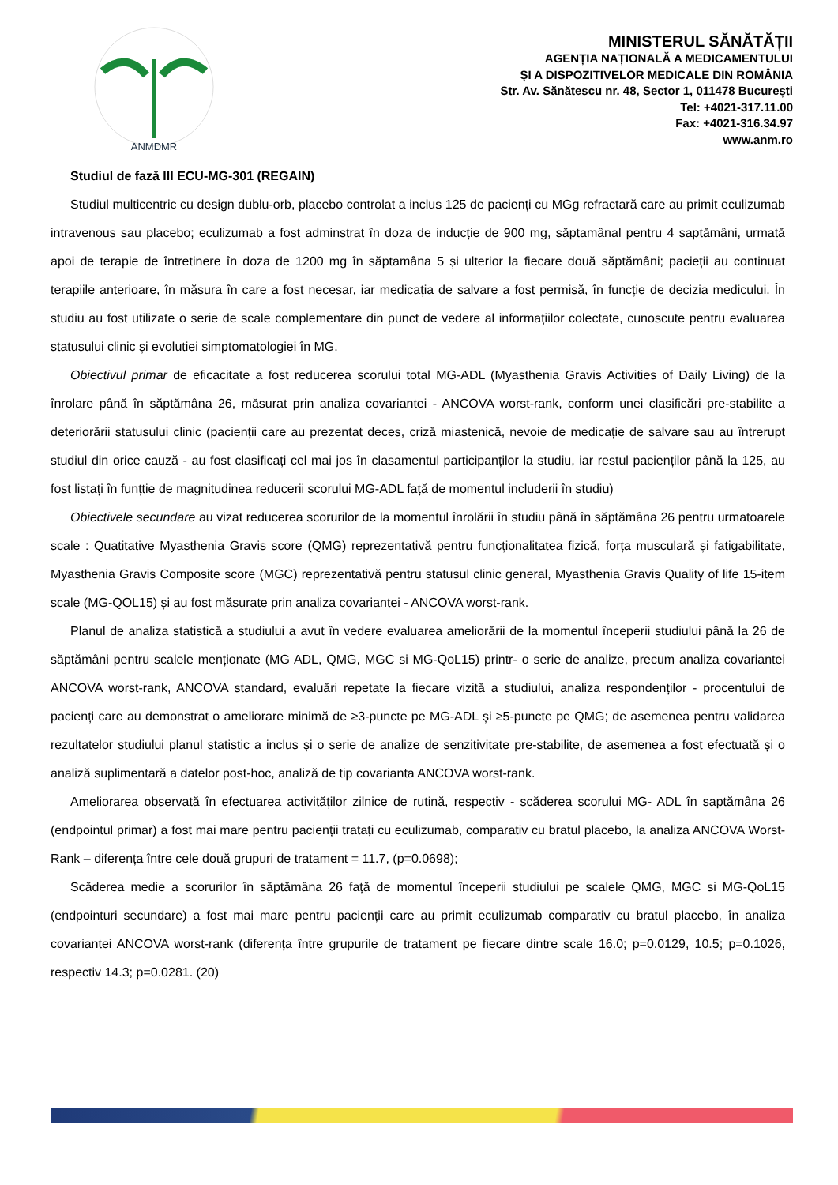ANMDMR
MINISTERUL SĂNĂTĂȚII
AGENȚIA NAȚIONALĂ A MEDICAMENTULUI
ȘI A DISPOZITIVELOR MEDICALE DIN ROMÂNIA
Str. Av. Sănătescu nr. 48, Sector 1, 011478 București
Tel: +4021-317.11.00
Fax: +4021-316.34.97
www.anm.ro
Studiul de fază III ECU-MG-301 (REGAIN)
Studiul multicentric cu design dublu-orb, placebo controlat a inclus 125 de pacienți cu MGg refractară care au primit eculizumab intravenous sau placebo; eculizumab a fost adminstrat în doza de inducție de 900 mg, săptamânal pentru 4 saptămâni, urmată apoi de terapie de întretinere în doza de 1200 mg în săptamâna 5 și ulterior la fiecare două săptămâni; pacieții au continuat terapiile anterioare, în măsura în care a fost necesar, iar medicația de salvare a fost permisă, în funcție de decizia medicului. În studiu au fost utilizate o serie de scale complementare din punct de vedere al informațiilor colectate, cunoscute pentru evaluarea statusului clinic și evolutiei simptomatologiei în MG.
Obiectivul primar de eficacitate a fost reducerea scorului total MG-ADL (Myasthenia Gravis Activities of Daily Living) de la înrolare până în săptămâna 26, măsurat prin analiza covariantei - ANCOVA worst-rank, conform unei clasificări pre-stabilite a deteriorării statusului clinic (pacienții care au prezentat deces, criză miastenică, nevoie de medicație de salvare sau au întrerupt studiul din orice cauză - au fost clasificați cel mai jos în clasamentul participanților la studiu, iar restul pacienților până la 125, au fost listați în funțtie de magnitudinea reducerii scorului MG-ADL față de momentul includerii în studiu)
Obiectivele secundare au vizat reducerea scorurilor de la momentul înrolării în studiu până în săptămâna 26 pentru urmatoarele scale : Quatitative Myasthenia Gravis score (QMG) reprezentativă pentru funcționalitatea fizică, forța musculară și fatigabilitate, Myasthenia Gravis Composite score (MGC) reprezentativă pentru statusul clinic general, Myasthenia Gravis Quality of life 15-item scale (MG-QOL15) și au fost măsurate prin analiza covariantei - ANCOVA worst-rank.
Planul de analiza statistică a studiului a avut în vedere evaluarea ameliorării de la momentul începerii studiului până la 26 de săptămâni pentru scalele menționate (MG ADL, QMG, MGC si MG-QoL15) printr- o serie de analize, precum analiza covariantei ANCOVA worst-rank, ANCOVA standard, evaluări repetate la fiecare vizită a studiului, analiza respondenților - procentului de pacienți care au demonstrat o ameliorare minimă de ≥3-puncte pe MG-ADL și ≥5-puncte pe QMG; de asemenea pentru validarea rezultatelor studiului planul statistic a inclus și o serie de analize de senzitivitate pre-stabilite, de asemenea a fost efectuată și o analiză suplimentară a datelor post-hoc, analiză de tip covarianta ANCOVA worst-rank.
Ameliorarea observată în efectuarea activităților zilnice de rutină, respectiv - scăderea scorului MG- ADL în saptămâna 26 (endpointul primar) a fost mai mare pentru pacienții tratați cu eculizumab, comparativ cu bratul placebo, la analiza ANCOVA Worst-Rank – diferența între cele două grupuri de tratament = 11.7, (p=0.0698);
Scăderea medie a scorurilor în săptămâna 26 față de momentul începerii studiului pe scalele QMG, MGC si MG-QoL15 (endpointuri secundare) a fost mai mare pentru pacienții care au primit eculizumab comparativ cu bratul placebo, în analiza covariantei ANCOVA worst-rank (diferența între grupurile de tratament pe fiecare dintre scale 16.0; p=0.0129, 10.5; p=0.1026, respectiv 14.3; p=0.0281. (20)